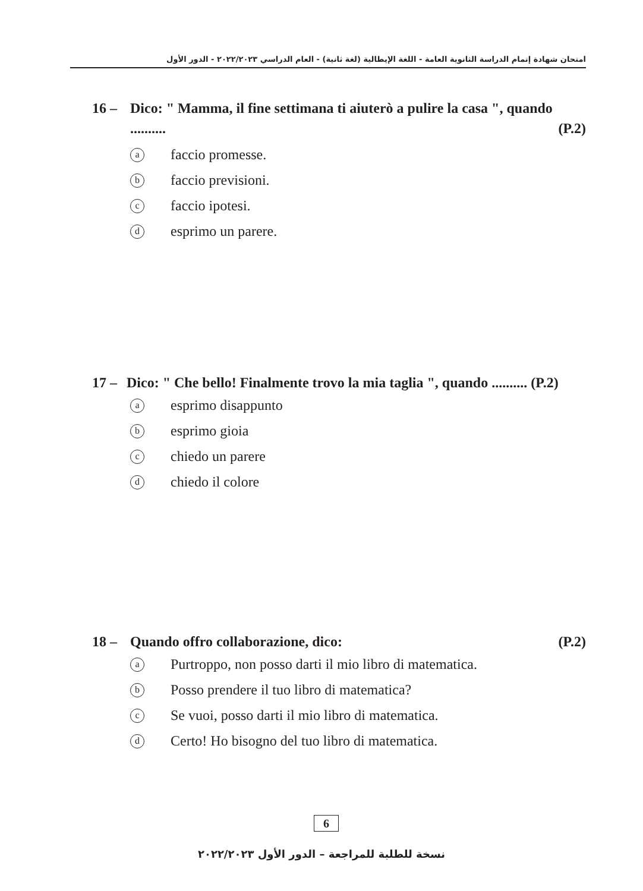امتحان شهادة إتمام الدراسة الثانوية العامة - اللغة الإيطالية (لغة ثانية) - العام الدراسي ٢٠٢٢/٢٠٢٣ - الدور الأول
16 – Dico: " Mamma, il fine settimana ti aiuterò a pulire la casa ", quando .......... (P.2)
afaccio promesse.
bfaccio previsioni.
cfaccio ipotesi.
desprimo un parere.
17 – Dico: " Che bello! Finalmente trovo la mia taglia ", quando .......... (P.2)
aesprimo disappunto
besprimo gioia
cchiedo un parere
dchiedo il colore
18 – Quando offro collaborazione, dico: (P.2)
a Purtroppo, non posso darti il mio libro di matematica.
b Posso prendere il tuo libro di matematica?
c Se vuoi, posso darti il mio libro di matematica.
d Certo! Ho bisogno del tuo libro di matematica.
6
نسخة للطلبة للمراجعة – الدور الأول ٢٠٢٢/٢٠٢٣